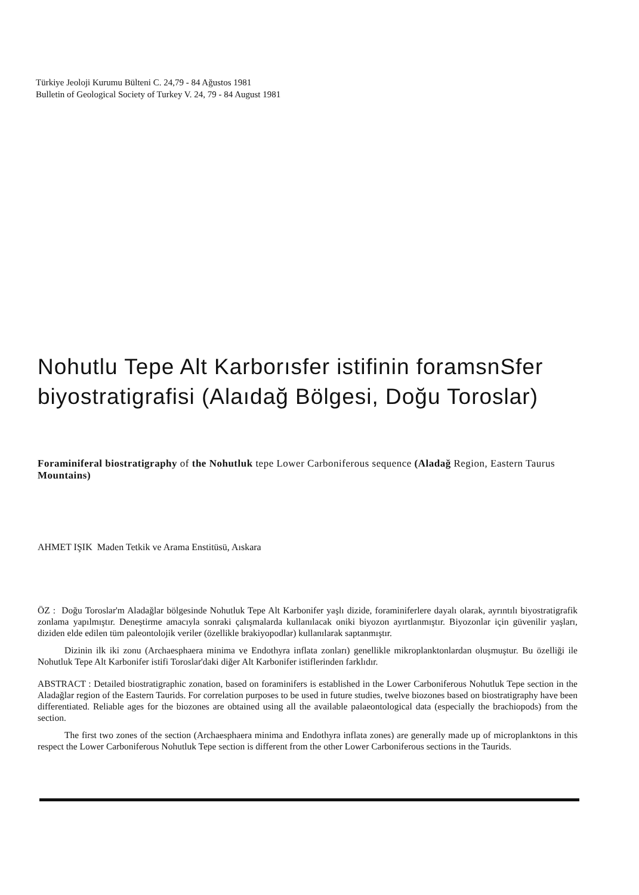Türkiye Jeoloji Kurumu Bülteni C. 24,79 - 84 Ağustos 1981
Bulletin of Geological Society of Turkey V. 24, 79 - 84 August 1981
Nohutlu Tepe Alt Karborısfer istifinin foramsnSfer
biyostratigrafisi (Alaıdağ Bölgesi, Doğu Toroslar)
Foraminiferal biostratigraphy of the Nohutluk tepe Lower Carboniferous sequence (Aladağ Region, Eastern Taurus Mountains)
AHMET IŞIK Maden Tetkik ve Arama Enstitüsü, Aıskara
ÖZ : Doğu Toroslar'm Aladağlar bölgesinde Nohutluk Tepe Alt Karbonifer yaşlı dizide, foraminiferlere dayalı olarak, ayrıntılı biyostratigrafik zonlama yapılmıştır. Deneştirme amacıyla sonraki çalışmalarda kullanılacak oniki biyozon ayırtlanmıştır. Biyozonlar için güvenilir yaşları, diziden elde edilen tüm paleontolojik veriler (özellikle brakiyopodlar) kullanılarak saptanmıştır.
Dizinin ilk iki zonu (Archaesphaera minima ve Endothyra inflata zonları) genellikle mikroplanktonlardan oluşmuştur. Bu özelliği ile Nohutluk Tepe Alt Karbonifer istifi Toroslar'daki diğer Alt Karbonifer istiflerinden farklıdır.
ABSTRACT : Detailed biostratigraphic zonation, based on foraminifers is established in the Lower Carboniferous Nohutluk Tepe section in the Aladağlar region of the Eastern Taurids. For correlation purposes to be used in future studies, twelve biozones based on biostratigraphy have been differentiated. Reliable ages for the biozones are obtained using all the available palaeontological data (especially the brachiopods) from the section.
The first two zones of the section (Archaesphaera minima and Endothyra inflata zones) are generally made up of microplanktons in this respect the Lower Carboniferous Nohutluk Tepe section is different from the other Lower Carboniferous sections in the Taurids.